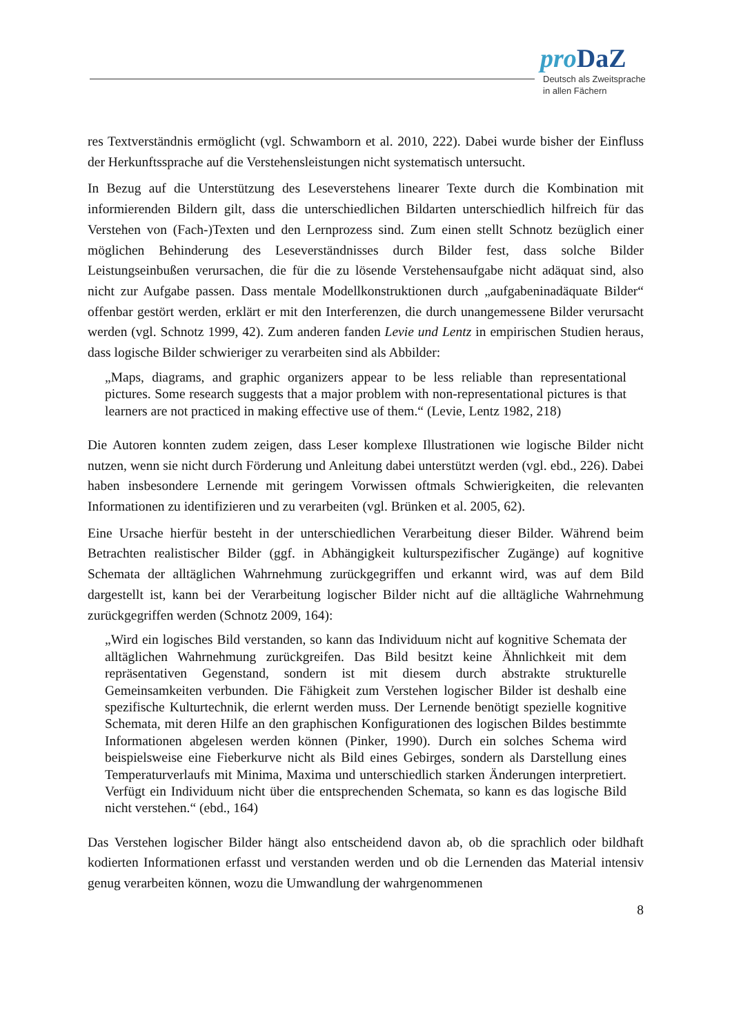pro DaZ
Deutsch als Zweitsprache
in allen Fächern
res Textverständnis ermöglicht (vgl. Schwamborn et al. 2010, 222). Dabei wurde bisher der Einfluss der Herkunftssprache auf die Verstehensleistungen nicht systematisch untersucht.
In Bezug auf die Unterstützung des Leseverstehens linearer Texte durch die Kombination mit informierenden Bildern gilt, dass die unterschiedlichen Bildarten unterschiedlich hilfreich für das Verstehen von (Fach-)Texten und den Lernprozess sind. Zum einen stellt Schnotz bezüglich einer möglichen Behinderung des Leseverständnisses durch Bilder fest, dass solche Bilder Leistungseinbußen verursachen, die für die zu lösende Verstehensaufgabe nicht adäquat sind, also nicht zur Aufgabe passen. Dass mentale Modellkonstruktionen durch „aufgabeninadäquate Bilder“ offenbar gestört werden, erklärt er mit den Interferenzen, die durch unangemessene Bilder verursacht werden (vgl. Schnotz 1999, 42). Zum anderen fanden Levie und Lentz in empirischen Studien heraus, dass logische Bilder schwieriger zu verarbeiten sind als Abbilder:
„Maps, diagrams, and graphic organizers appear to be less reliable than representational pictures. Some research suggests that a major problem with non-representational pictures is that learners are not practiced in making effective use of them.“ (Levie, Lentz 1982, 218)
Die Autoren konnten zudem zeigen, dass Leser komplexe Illustrationen wie logische Bilder nicht nutzen, wenn sie nicht durch Förderung und Anleitung dabei unterstützt werden (vgl. ebd., 226). Dabei haben insbesondere Lernende mit geringem Vorwissen oftmals Schwierigkeiten, die relevanten Informationen zu identifizieren und zu verarbeiten (vgl. Brünken et al. 2005, 62).
Eine Ursache hierfür besteht in der unterschiedlichen Verarbeitung dieser Bilder. Während beim Betrachten realistischer Bilder (ggf. in Abhängigkeit kulturspezifischer Zugänge) auf kognitive Schemata der alltäglichen Wahrnehmung zurückgegriffen und erkannt wird, was auf dem Bild dargestellt ist, kann bei der Verarbeitung logischer Bilder nicht auf die alltägliche Wahrnehmung zurückgegriffen werden (Schnotz 2009, 164):
„Wird ein logisches Bild verstanden, so kann das Individuum nicht auf kognitive Schemata der alltäglichen Wahrnehmung zurückgreifen. Das Bild besitzt keine Ähnlichkeit mit dem repräsentativen Gegenstand, sondern ist mit diesem durch abstrakte strukturelle Gemeinsamkeiten verbunden. Die Fähigkeit zum Verstehen logischer Bilder ist deshalb eine spezifische Kulturtechnik, die erlernt werden muss. Der Lernende benötigt spezielle kognitive Schemata, mit deren Hilfe an den graphischen Konfigurationen des logischen Bildes bestimmte Informationen abgelesen werden können (Pinker, 1990). Durch ein solches Schema wird beispielsweise eine Fieberkurve nicht als Bild eines Gebirges, sondern als Darstellung eines Temperaturverlaufs mit Minima, Maxima und unterschiedlich starken Änderungen interpretiert. Verfügt ein Individuum nicht über die entsprechenden Schemata, so kann es das logische Bild nicht verstehen.“ (ebd., 164)
Das Verstehen logischer Bilder hängt also entscheidend davon ab, ob die sprachlich oder bildhaft kodierten Informationen erfasst und verstanden werden und ob die Lernenden das Material intensiv genug verarbeiten können, wozu die Umwandlung der wahrgenommenen
8